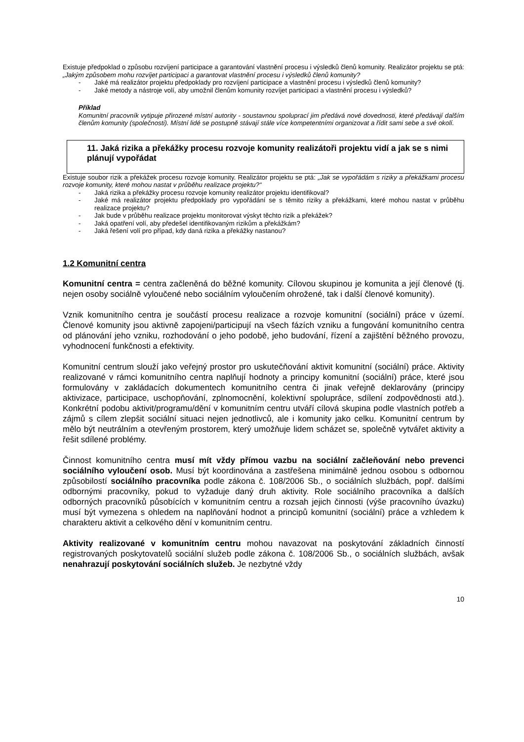Existuje předpoklad o způsobu rozvíjení participace a garantování vlastnění procesu i výsledků členů komunity. Realizátor projektu se ptá: „Jakým způsobem mohu rozvíjet participaci a garantovat vlastnění procesu i výsledků členů komunity?
- Jaké má realizátor projektu předpoklady pro rozvíjení participace a vlastnění procesu i výsledků členů komunity?
- Jaké metody a nástroje volí, aby umožnil členům komunity rozvíjet participaci a vlastnění procesu i výsledků?
Příklad
Komunitní pracovník vytipuje přirozené místní autority - soustavnou spoluprací jim předává nové dovednosti, které předávají dalším členům komunity (společnosti). Místní lidé se postupně stávají stále více kompetentními organizovat a řídit sami sebe a své okolí.
11. Jaká rizika a překážky procesu rozvoje komunity realizátoři projektu vidí a jak se s nimi plánují vypořádat
Existuje soubor rizik a překážek procesu rozvoje komunity. Realizátor projektu se ptá: „Jak se vypořádám s riziky a překážkami procesu rozvoje komunity, které mohou nastat v průběhu realizace projektu?“
- Jaká rizika a překážky procesu rozvoje komunity realizátor projektu identifikoval?
- Jaké má realizátor projektu předpoklady pro vypořádání se s těmito riziky a překážkami, které mohou nastat v průběhu realizace projektu?
- Jak bude v průběhu realizace projektu monitorovat výskyt těchto rizik a překážek?
- Jaká opatření volí, aby předešel identifikovaným rizikům a překážkám?
- Jaká řešení volí pro případ, kdy daná rizika a překážky nastanou?
1.2 Komunitní centra
Komunitní centra = centra začleněná do běžné komunity. Cílovou skupinou je komunita a její členové (tj. nejen osoby sociálně vyloučené nebo sociálním vyloučením ohrožené, tak i další členové komunity).
Vznik komunitního centra je součástí procesu realizace a rozvoje komunitní (sociální) práce v území. Členové komunity jsou aktivně zapojeni/participují na všech fázích vzniku a fungování komunitního centra od plánování jeho vzniku, rozhodování o jeho podobě, jeho budování, řízení a zajištění běžného provozu, vyhodnocení funkčnosti a efektivity.
Komunitní centrum slouží jako veřejný prostor pro uskutečňování aktivit komunitní (sociální) práce. Aktivity realizované v rámci komunitního centra naplňují hodnoty a principy komunitní (sociální) práce, které jsou formulovány v zakládacích dokumentech komunitního centra či jinak veřejně deklarovány (principy aktivizace, participace, uschopňování, zplnomocnění, kolektivní spolupráce, sdílení zodpovědnosti atd.). Konkrétní podobu aktivit/programu/dění v komunitním centru utváří cílová skupina podle vlastních potřeb a zájmů s cílem zlepšit sociální situaci nejen jednotlivců, ale i komunity jako celku. Komunitní centrum by mělo být neutrálním a otevřeným prostorem, který umožňuje lidem scházet se, společně vytvářet aktivity a řešit sdílené problémy.
Činnost komunitního centra musí mít vždy přímou vazbu na sociální začleňování nebo prevenci sociálního vyloučení osob. Musí být koordinována a zastřešena minimálně jednou osobou s odbornou způsobilostí sociálního pracovníka podle zákona č. 108/2006 Sb., o sociálních službách, popř. dalšími odbornými pracovníky, pokud to vyžaduje daný druh aktivity. Role sociálního pracovníka a dalších odborných pracovníků působících v komunitním centru a rozsah jejich činnosti (výše pracovního úvazku) musí být vymezena s ohledem na naplňování hodnot a principů komunitní (sociální) práce a vzhledem k charakteru aktivit a celkového dění v komunitním centru.
Aktivity realizované v komunitním centru mohou navazovat na poskytování základních činností registrovaných poskytovatelů sociální služeb podle zákona č. 108/2006 Sb., o sociálních službách, avšak nenahrazují poskytování sociálních služeb. Je nezbytné vždy
10